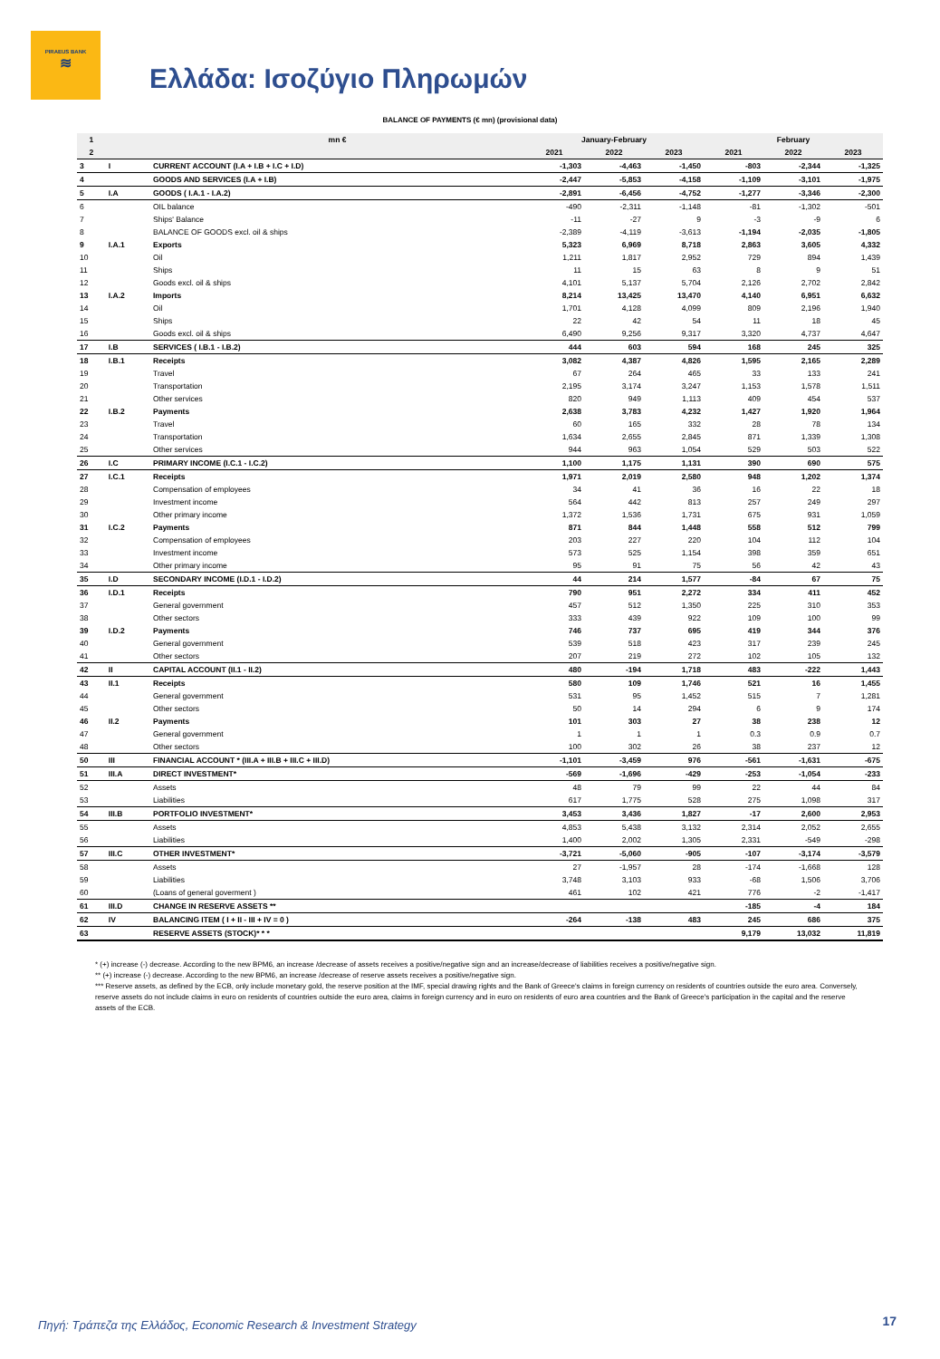PIRAEUS BANK
≋
Ελλάδα: Ισοζύγιο Πληρωμών
BALANCE OF PAYMENTS (€ mn) (provisional data)
| 1 | | mn € | January-February | | | February | | |
| --- | --- | --- | --- | --- | --- | --- | --- | --- |
| 2 | | | 2021 | 2022 | 2023 | 2021 | 2022 | 2023 |
| 3 | I | CURRENT ACCOUNT (I.A + I.B + I.C + I.D) | -1,303 | -4,463 | -1,450 | -803 | -2,344 | -1,325 |
| 4 | | GOODS AND SERVICES (I.A + I.B) | -2,447 | -5,853 | -4,158 | -1,109 | -3,101 | -1,975 |
| 5 | I.A | GOODS ( I.A.1 - I.A.2) | -2,891 | -6,456 | -4,752 | -1,277 | -3,346 | -2,300 |
| 6 | | OIL balance | -490 | -2,311 | -1,148 | -81 | -1,302 | -501 |
| 7 | | Ships' Balance | -11 | -27 | 9 | -3 | -9 | 6 |
| 8 | | BALANCE OF GOODS excl. oil & ships | -2,389 | -4,119 | -3,613 | -1,194 | -2,035 | -1,805 |
| 9 | I.A.1 | Exports | 5,323 | 6,969 | 8,718 | 2,863 | 3,605 | 4,332 |
| 10 | | Oil | 1,211 | 1,817 | 2,952 | 729 | 894 | 1,439 |
| 11 | | Ships | 11 | 15 | 63 | 8 | 9 | 51 |
| 12 | | Goods excl. oil & ships | 4,101 | 5,137 | 5,704 | 2,126 | 2,702 | 2,842 |
| 13 | I.A.2 | Imports | 8,214 | 13,425 | 13,470 | 4,140 | 6,951 | 6,632 |
| 14 | | Oil | 1,701 | 4,128 | 4,099 | 809 | 2,196 | 1,940 |
| 15 | | Ships | 22 | 42 | 54 | 11 | 18 | 45 |
| 16 | | Goods excl. oil & ships | 6,490 | 9,256 | 9,317 | 3,320 | 4,737 | 4,647 |
| 17 | I.B | SERVICES ( I.B.1 - I.B.2) | 444 | 603 | 594 | 168 | 245 | 325 |
| 18 | I.B.1 | Receipts | 3,082 | 4,387 | 4,826 | 1,595 | 2,165 | 2,289 |
| 19 | | Travel | 67 | 264 | 465 | 33 | 133 | 241 |
| 20 | | Transportation | 2,195 | 3,174 | 3,247 | 1,153 | 1,578 | 1,511 |
| 21 | | Other services | 820 | 949 | 1,113 | 409 | 454 | 537 |
| 22 | I.B.2 | Payments | 2,638 | 3,783 | 4,232 | 1,427 | 1,920 | 1,964 |
| 23 | | Travel | 60 | 165 | 332 | 28 | 78 | 134 |
| 24 | | Transportation | 1,634 | 2,655 | 2,845 | 871 | 1,339 | 1,308 |
| 25 | | Other services | 944 | 963 | 1,054 | 529 | 503 | 522 |
| 26 | I.C | PRIMARY INCOME (I.C.1 - I.C.2) | 1,100 | 1,175 | 1,131 | 390 | 690 | 575 |
| 27 | I.C.1 | Receipts | 1,971 | 2,019 | 2,580 | 948 | 1,202 | 1,374 |
| 28 | | Compensation of employees | 34 | 41 | 36 | 16 | 22 | 18 |
| 29 | | Investment income | 564 | 442 | 813 | 257 | 249 | 297 |
| 30 | | Other primary income | 1,372 | 1,536 | 1,731 | 675 | 931 | 1,059 |
| 31 | I.C.2 | Payments | 871 | 844 | 1,448 | 558 | 512 | 799 |
| 32 | | Compensation of employees | 203 | 227 | 220 | 104 | 112 | 104 |
| 33 | | Investment income | 573 | 525 | 1,154 | 398 | 359 | 651 |
| 34 | | Other primary income | 95 | 91 | 75 | 56 | 42 | 43 |
| 35 | I.D | SECONDARY INCOME (I.D.1 - I.D.2) | 44 | 214 | 1,577 | -84 | 67 | 75 |
| 36 | I.D.1 | Receipts | 790 | 951 | 2,272 | 334 | 411 | 452 |
| 37 | | General government | 457 | 512 | 1,350 | 225 | 310 | 353 |
| 38 | | Other sectors | 333 | 439 | 922 | 109 | 100 | 99 |
| 39 | I.D.2 | Payments | 746 | 737 | 695 | 419 | 344 | 376 |
| 40 | | General government | 539 | 518 | 423 | 317 | 239 | 245 |
| 41 | | Other sectors | 207 | 219 | 272 | 102 | 105 | 132 |
| 42 | II | CAPITAL ACCOUNT (II.1 - II.2) | 480 | -194 | 1,718 | 483 | -222 | 1,443 |
| 43 | II.1 | Receipts | 580 | 109 | 1,746 | 521 | 16 | 1,455 |
| 44 | | General government | 531 | 95 | 1,452 | 515 | 7 | 1,281 |
| 45 | | Other sectors | 50 | 14 | 294 | 6 | 9 | 174 |
| 46 | II.2 | Payments | 101 | 303 | 27 | 38 | 238 | 12 |
| 47 | | General government | 1 | 1 | 1 | 0.3 | 0.9 | 0.7 |
| 48 | | Other sectors | 100 | 302 | 26 | 38 | 237 | 12 |
| 50 | III | FINANCIAL ACCOUNT * (III.A + III.B + III.C + III.D) | -1,101 | -3,459 | 976 | -561 | -1,631 | -675 |
| 51 | III.A | DIRECT INVESTMENT* | -569 | -1,696 | -429 | -253 | -1,054 | -233 |
| 52 | | Assets | 48 | 79 | 99 | 22 | 44 | 84 |
| 53 | | Liabilities | 617 | 1,775 | 528 | 275 | 1,098 | 317 |
| 54 | III.B | PORTFOLIO INVESTMENT* | 3,453 | 3,436 | 1,827 | -17 | 2,600 | 2,953 |
| 55 | | Assets | 4,853 | 5,438 | 3,132 | 2,314 | 2,052 | 2,655 |
| 56 | | Liabilities | 1,400 | 2,002 | 1,305 | 2,331 | -549 | -298 |
| 57 | III.C | OTHER INVESTMENT* | -3,721 | -5,060 | -905 | -107 | -3,174 | -3,579 |
| 58 | | Assets | 27 | -1,957 | 28 | -174 | -1,668 | 128 |
| 59 | | Liabilities | 3,748 | 3,103 | 933 | -68 | 1,506 | 3,706 |
| 60 | | (Loans of general goverment ) | 461 | 102 | 421 | 776 | -2 | -1,417 |
| 61 | III.D | CHANGE IN RESERVE ASSETS ** | | | | -185 | -4 | 184 |
| 62 | IV | BALANCING ITEM ( I + II - III + IV = 0 ) | -264 | -138 | 483 | 245 | 686 | 375 |
| 63 | | RESERVE ASSETS (STOCK)* * * | | | | 9,179 | 13,032 | 11,819 |
* (+) increase (-) decrease. According to the new BPM6, an increase /decrease of assets receives a positive/negative sign and an increase/decrease of liabilities receives a positive/negative sign.
** (+) increase (-) decrease. According to the new BPM6, an increase /decrease of reserve assets receives a positive/negative sign.
*** Reserve assets, as defined by the ECB, only include monetary gold, the reserve position at the IMF, special drawing rights and the Bank of Greece's claims in foreign currency on residents of countries outside the euro area. Conversely, reserve assets do not include claims in euro on residents of countries outside the euro area, claims in foreign currency and in euro on residents of euro area countries and the Bank of Greece's participation in the capital and the reserve assets of the ECB.
Πηγή: Τράπεζα της Ελλάδος, Economic Research & Investment Strategy
17